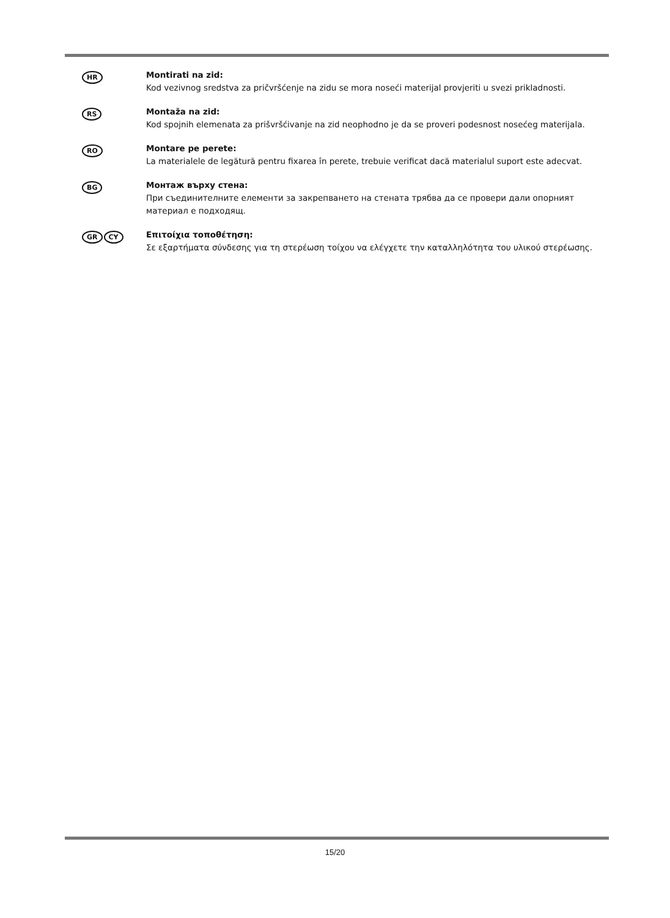HR
Montirati na zid:
Kod vezivnog sredstva za pričvršćenje na zidu se mora noseći materijal provjeriti u svezi prikladnosti.
RS
Montaža na zid:
Kod spojnih elemenata za prišvršćivanje na zid neophodno je da se proveri podesnost nosećeg materijala.
RO
Montare pe perete:
La materialele de legătură pentru fixarea în perete, trebuie verificat dacă materialul suport este adecvat.
BG
Монтаж върху стена:
При съединителните елементи за закрепването на стената трябва да се провери дали опорният материал е подходящ.
GR CY
Επιτοίχια τοποθέτηση:
Σε εξαρτήματα σύνδεσης για τη στερέωση τοίχου να ελέγχετε την καταλληλότητα του υλικού στερέωσης.
15/20